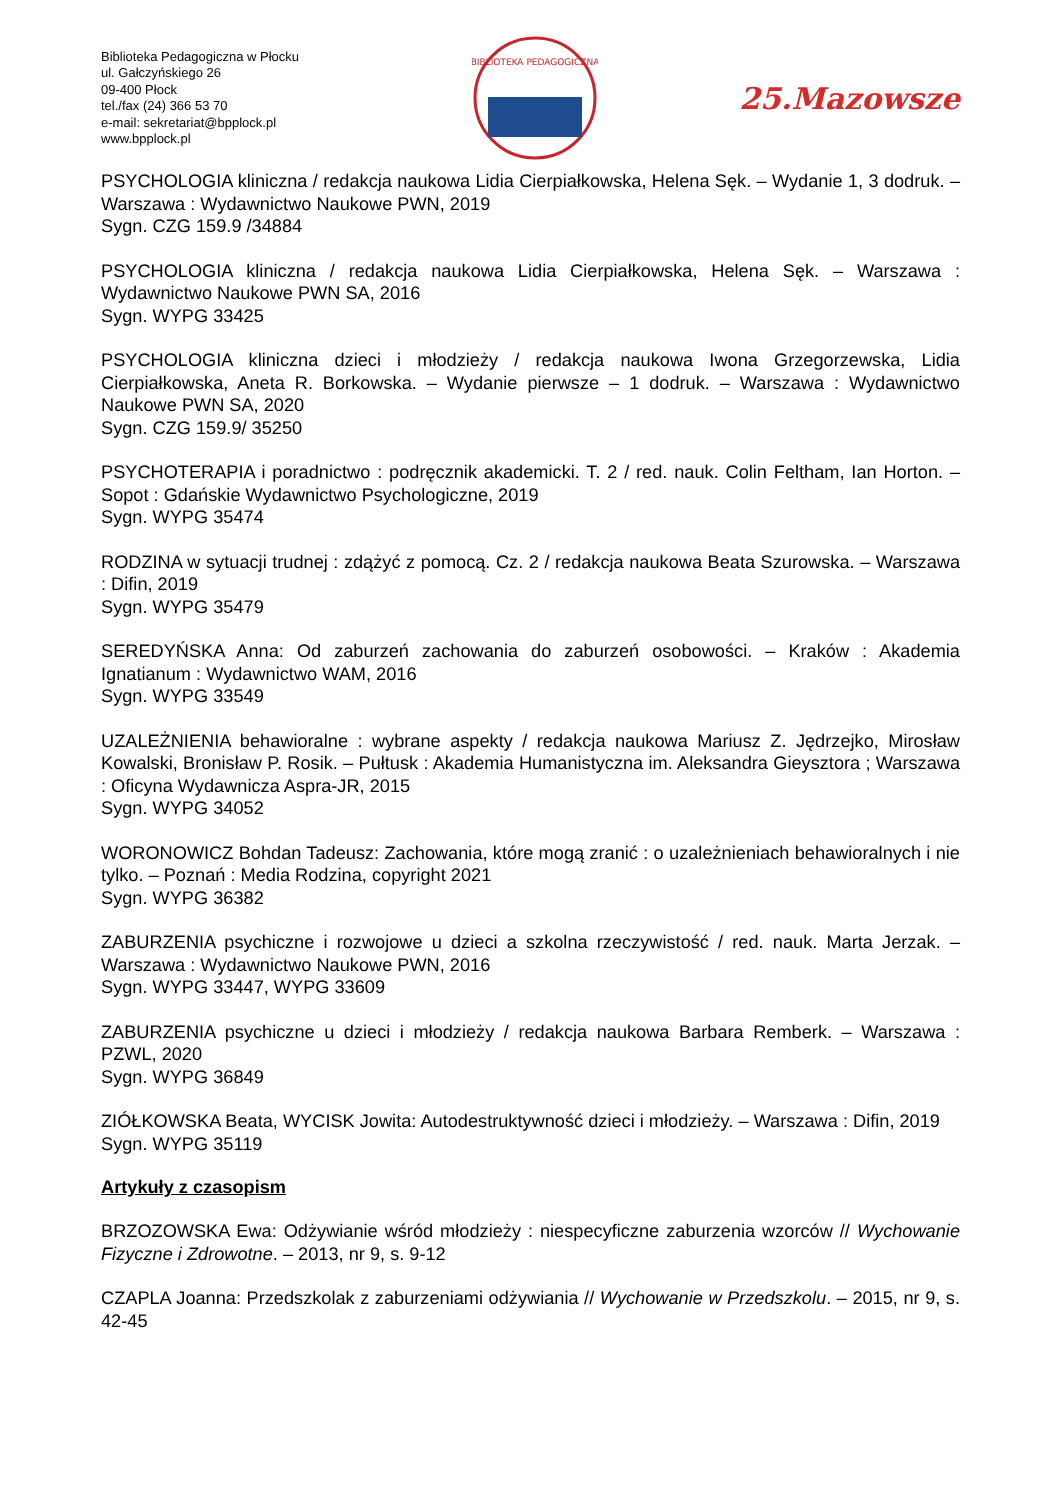Biblioteka Pedagogiczna w Płocku
ul. Gałczyńskiego 26
09-400 Płock
tel./fax (24) 366 53 70
e-mail: sekretariat@bpplock.pl
www.bpplock.pl
BIBLIOTEKA PEDAGOGICZNA
25.Mazowsze
PSYCHOLOGIA kliniczna / redakcja naukowa Lidia Cierpiałkowska, Helena Sęk. – Wydanie 1, 3 dodruk. – Warszawa : Wydawnictwo Naukowe PWN, 2019
Sygn. CZG 159.9 /34884
PSYCHOLOGIA kliniczna / redakcja naukowa Lidia Cierpiałkowska, Helena Sęk. – Warszawa : Wydawnictwo Naukowe PWN SA, 2016
Sygn. WYPG 33425
PSYCHOLOGIA kliniczna dzieci i młodzieży / redakcja naukowa Iwona Grzegorzewska, Lidia Cierpiałkowska, Aneta R. Borkowska. – Wydanie pierwsze – 1 dodruk. – Warszawa : Wydawnictwo Naukowe PWN SA, 2020
Sygn. CZG 159.9/ 35250
PSYCHOTERAPIA i poradnictwo : podręcznik akademicki. T. 2 / red. nauk. Colin Feltham, Ian Horton. – Sopot : Gdańskie Wydawnictwo Psychologiczne, 2019
Sygn. WYPG 35474
RODZINA w sytuacji trudnej : zdążyć z pomocą. Cz. 2 / redakcja naukowa Beata Szurowska. – Warszawa : Difin, 2019
Sygn. WYPG 35479
SEREDYŃSKA Anna: Od zaburzeń zachowania do zaburzeń osobowości. – Kraków : Akademia Ignatianum : Wydawnictwo WAM, 2016
Sygn. WYPG 33549
UZALEŻNIENIA behawioralne : wybrane aspekty / redakcja naukowa Mariusz Z. Jędrzejko, Mirosław Kowalski, Bronisław P. Rosik. – Pułtusk : Akademia Humanistyczna im. Aleksandra Gieysztora ; Warszawa : Oficyna Wydawnicza Aspra-JR, 2015
Sygn. WYPG 34052
WORONOWICZ Bohdan Tadeusz: Zachowania, które mogą zranić : o uzależnieniach behawioralnych i nie tylko. – Poznań : Media Rodzina, copyright 2021
Sygn. WYPG 36382
ZABURZENIA psychiczne i rozwojowe u dzieci a szkolna rzeczywistość / red. nauk. Marta Jerzak. – Warszawa : Wydawnictwo Naukowe PWN, 2016
Sygn. WYPG 33447, WYPG 33609
ZABURZENIA psychiczne u dzieci i młodzieży / redakcja naukowa Barbara Remberk. – Warszawa : PZWL, 2020
Sygn. WYPG 36849
ZIÓŁKOWSKA Beata, WYCISK Jowita: Autodestruktywność dzieci i młodzieży. – Warszawa : Difin, 2019
Sygn. WYPG 35119
Artykuły z czasopism
BRZOZOWSKA Ewa: Odżywianie wśród młodzieży : niespecyficzne zaburzenia wzorców // Wychowanie Fizyczne i Zdrowotne. – 2013, nr 9, s. 9-12
CZAPLA Joanna: Przedszkolak z zaburzeniami odżywiania // Wychowanie w Przedszkolu. – 2015, nr 9, s. 42-45